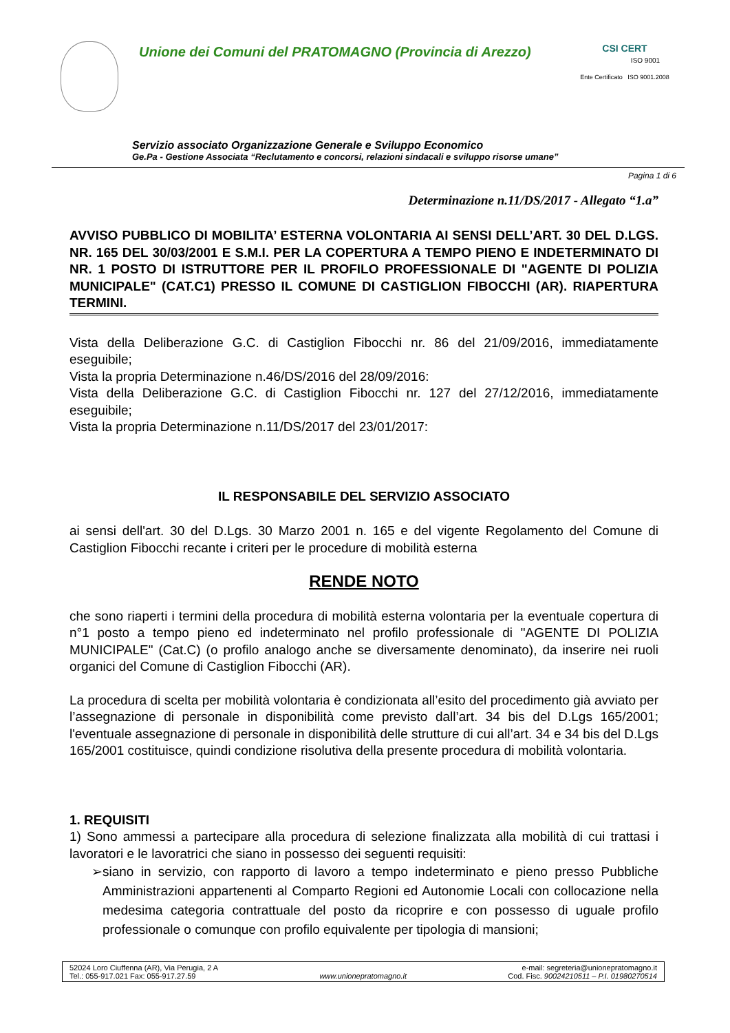Unione dei Comuni del PRATOMAGNO (Provincia di Arezzo)
CSI CERT
ISO 9001
Ente Certificato ISO 9001.2008
Servizio associato Organizzazione Generale e Sviluppo Economico
Ge.Pa - Gestione Associata “Reclutamento e concorsi, relazioni sindacali e sviluppo risorse umane”
Pagina 1 di 6
Determinazione n.11/DS/2017 - Allegato “1.a”
AVVISO PUBBLICO DI MOBILITA’ ESTERNA VOLONTARIA AI SENSI DELL’ART. 30 DEL D.LGS. NR. 165 DEL 30/03/2001 E S.M.I. PER LA COPERTURA A TEMPO PIENO E INDETERMINATO DI NR. 1 POSTO DI ISTRUTTORE PER IL PROFILO PROFESSIONALE DI "AGENTE DI POLIZIA MUNICIPALE" (CAT.C1) PRESSO IL COMUNE DI CASTIGLION FIBOCCHI (AR). RIAPERTURA TERMINI.
Vista della Deliberazione G.C. di Castiglion Fibocchi nr. 86 del 21/09/2016, immediatamente eseguibile;
Vista la propria Determinazione n.46/DS/2016 del 28/09/2016:
Vista della Deliberazione G.C. di Castiglion Fibocchi nr. 127 del 27/12/2016, immediatamente eseguibile;
Vista la propria Determinazione n.11/DS/2017 del 23/01/2017:
IL RESPONSABILE DEL SERVIZIO ASSOCIATO
ai sensi dell'art. 30 del D.Lgs. 30 Marzo 2001 n. 165 e del vigente Regolamento del Comune di Castiglion Fibocchi recante i criteri per le procedure di mobilità esterna
RENDE NOTO
che sono riaperti i termini della procedura di mobilità esterna volontaria per la eventuale copertura di n°1 posto a tempo pieno ed indeterminato nel profilo professionale di "AGENTE DI POLIZIA MUNICIPALE" (Cat.C) (o profilo analogo anche se diversamente denominato), da inserire nei ruoli organici del Comune di Castiglion Fibocchi (AR).
La procedura di scelta per mobilità volontaria è condizionata all’esito del procedimento già avviato per l’assegnazione di personale in disponibilità come previsto dall’art. 34 bis del D.Lgs 165/2001; l'eventuale assegnazione di personale in disponibilità delle strutture di cui all’art. 34 e 34 bis del D.Lgs 165/2001 costituisce, quindi condizione risolutiva della presente procedura di mobilità volontaria.
1. REQUISITI
1) Sono ammessi a partecipare alla procedura di selezione finalizzata alla mobilità di cui trattasi i lavoratori e le lavoratrici che siano in possesso dei seguenti requisiti:
➢ siano in servizio, con rapporto di lavoro a tempo indeterminato e pieno presso Pubbliche Amministrazioni appartenenti al Comparto Regioni ed Autonomie Locali con collocazione nella medesima categoria contrattuale del posto da ricoprire e con possesso di uguale profilo professionale o comunque con profilo equivalente per tipologia di mansioni;
52024 Loro Ciuffenna (AR), Via Perugia, 2 A
Tel.: 055-917.021 Fax: 055-917.27.59
www.unionepratomagno.it e-mail: segreteria@unionepratomagno.it
Cod. Fisc. 90024210511 – P.I. 01980270514